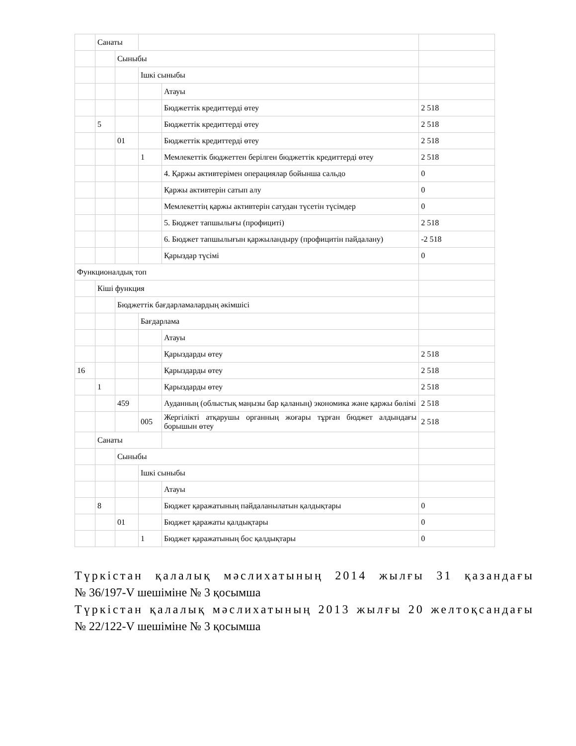| | Санаты | | | | |
| | | Сыныбы | | | |
| | | | Ішкі сыныбы | | |
| | | | | Атауы | |
| | | | | Бюджеттік кредиттерді өтеу | 2 518 |
| | 5 | | | Бюджеттік кредиттерді өтеу | 2 518 |
| | | 01 | | Бюджеттік кредиттерді өтеу | 2 518 |
| | | | 1 | Мемлекеттік бюджеттен берілген бюджеттік кредиттерді өтеу | 2 518 |
| | | | | 4. Қаржы активтерімен операциялар бойынша сальдо | 0 |
| | | | | Қаржы активтерін сатып алу | 0 |
| | | | | Мемлекеттің қаржы активтерін сатудан түсетін түсімдер | 0 |
| | | | | 5. Бюджет тапшылығы (профициті) | 2 518 |
| | | | | 6. Бюджет тапшылығын қаржыландыру (профицитін пайдалану) | -2 518 |
| | | | | Қарыздар түсімі | 0 |
| Функционалдық топ | | | | | |
| | Кіші функция | | | | |
| | | Бюджеттік бағдарламалардың әкімшісі | | | |
| | | | Бағдарлама | | |
| | | | | Атауы | |
| | | | | Қарыздарды өтеу | 2 518 |
| 16 | | | | Қарыздарды өтеу | 2 518 |
| | 1 | | | Қарыздарды өтеу | 2 518 |
| | | 459 | | Ауданның (облыстық маңызы бар қаланың) экономика және қаржы бөлімі | 2 518 |
| | | | 005 | Жергілікті атқарушы органның жоғары тұрған бюджет алдындағы борышын өтеу | 2 518 |
| | Санаты | | | | |
| | | Сыныбы | | | |
| | | | Ішкі сыныбы | | |
| | | | | Атауы | |
| | 8 | | | Бюджет қаражатының пайдаланылатын қалдықтары | 0 |
| | | 01 | | Бюджет қаражаты қалдықтары | 0 |
| | | | 1 | Бюджет қаражатының бос қалдықтары | 0 |
Түркістан қалалық мәслихатының 2014 жылғы 31 қазандағы
№ 36/197-V шешіміне № 3 қосымша
Түркістан қалалық мәслихатының 2013 жылғы 20 желтоқсандағы
№ 22/122-V шешіміне № 3 қосымша